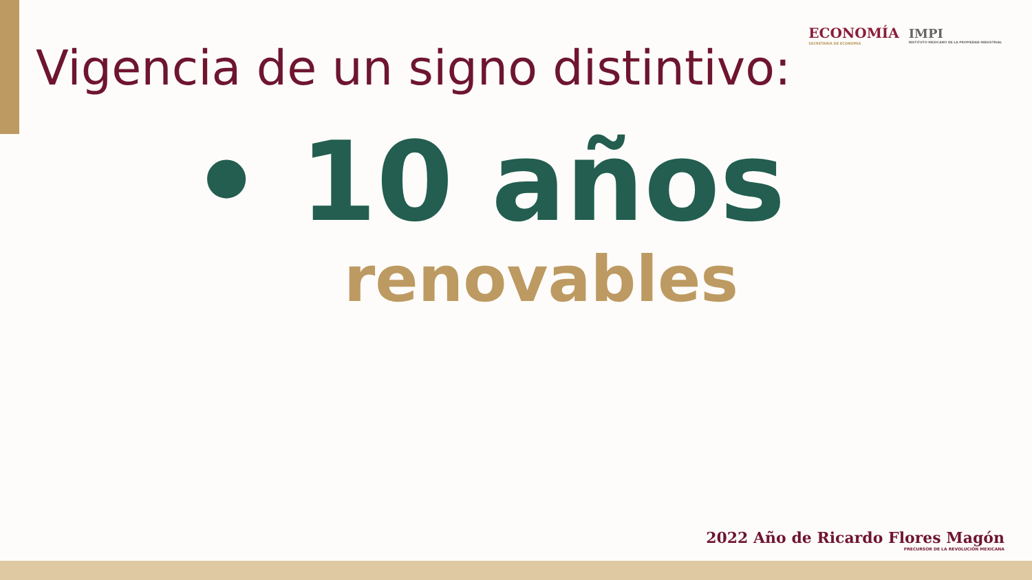ECONOMÍA
SECRETARÍA DE ECONOMÍA
IMPI
INSTITUTO MEXICANO DE LA PROPIEDAD INDUSTRIAL
Vigencia de un signo distintivo:
• 10 años
renovables
2022 Año de Ricardo Flores Magón
PRECURSOR DE LA REVOLUCIÓN MEXICANA